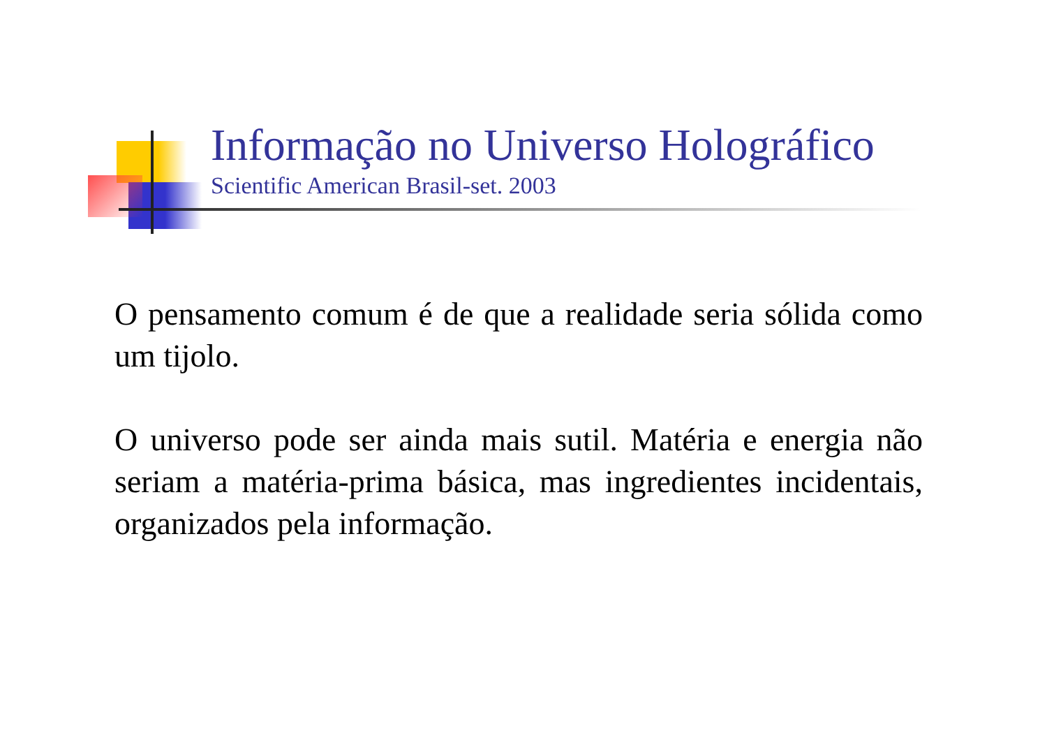Informação no Universo Holográfico
Scientific American Brasil-set. 2003
O pensamento comum é de que a realidade seria sólida como um tijolo.
O universo pode ser ainda mais sutil. Matéria e energia não seriam a matéria-prima básica, mas ingredientes incidentais, organizados pela informação.